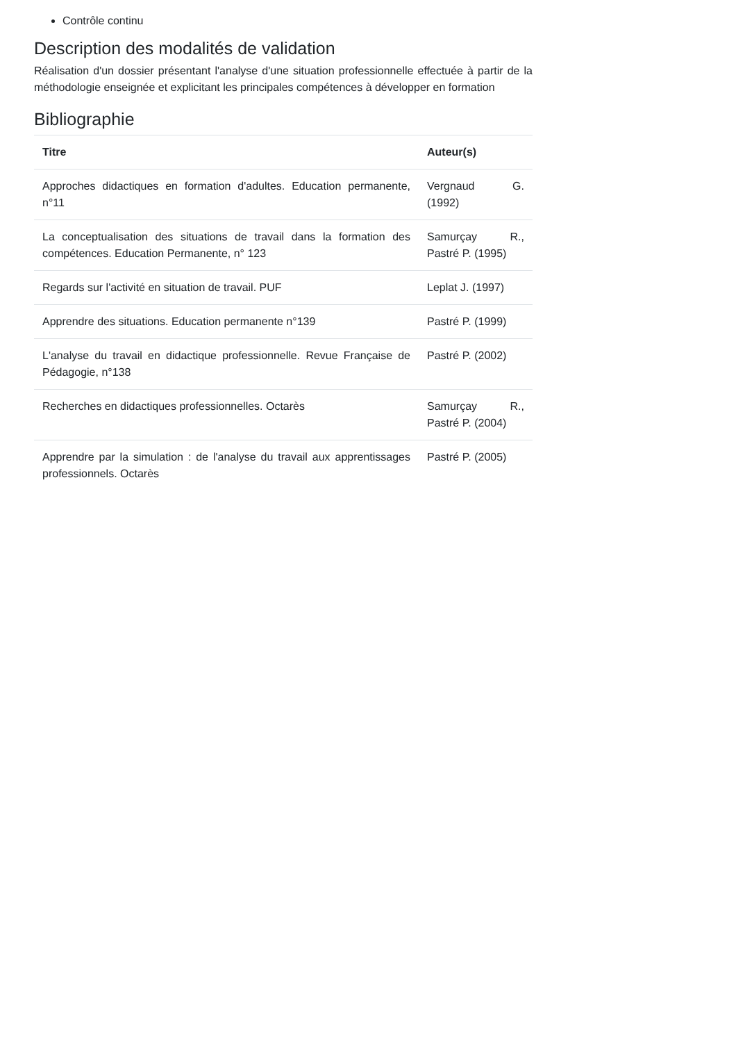Contrôle continu
Description des modalités de validation
Réalisation d'un dossier présentant l'analyse d'une situation professionnelle effectuée à partir de la méthodologie enseignée et explicitant les principales compétences à développer en formation
Bibliographie
| Titre | Auteur(s) |
| --- | --- |
| Approches didactiques en formation d'adultes. Education permanente, n°11 | Vergnaud G. (1992) |
| La conceptualisation des situations de travail dans la formation des compétences. Education Permanente, n° 123 | Samurçay R., Pastré P. (1995) |
| Regards sur l'activité en situation de travail. PUF | Leplat J. (1997) |
| Apprendre des situations. Education permanente n°139 | Pastré P. (1999) |
| L'analyse du travail en didactique professionnelle. Revue Française de Pédagogie, n°138 | Pastré P. (2002) |
| Recherches en didactiques professionnelles. Octarès | Samurçay R., Pastré P. (2004) |
| Apprendre par la simulation : de l'analyse du travail aux apprentissages professionnels. Octarès | Pastré P. (2005) |